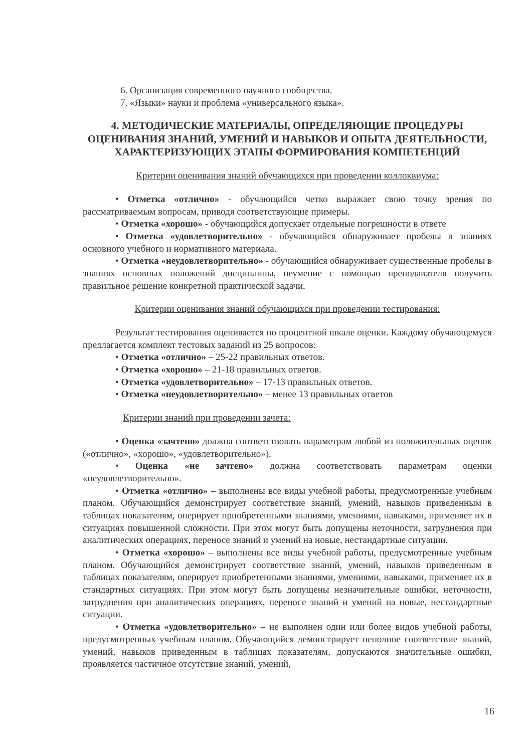6. Организация современного научного сообщества.
7. «Языки» науки и проблема «универсального языка».
4. МЕТОДИЧЕСКИЕ МАТЕРИАЛЫ, ОПРЕДЕЛЯЮЩИЕ ПРОЦЕДУРЫ ОЦЕНИВАНИЯ ЗНАНИЙ, УМЕНИЙ И НАВЫКОВ И ОПЫТА ДЕЯТЕЛЬНОСТИ, ХАРАКТЕРИЗУЮЩИХ ЭТАПЫ ФОРМИРОВАНИЯ КОМПЕТЕНЦИЙ
Критерии оценивания знаний обучающихся при проведении коллоквиума:
• Отметка «отлично» - обучающийся четко выражает свою точку зрения по рассматриваемым вопросам, приводя соответствующие примеры.
• Отметка «хорошо» - обучающийся допускает отдельные погрешности в ответе
• Отметка «удовлетворительно» - обучающийся обнаруживает пробелы в знаниях основного учебного и нормативного материала.
• Отметка «неудовлетворительно» - обучающийся обнаруживает существенные пробелы в знаниях основных положений дисциплины, неумение с помощью преподавателя получить правильное решение конкретной практической задачи.
Критерии оценивания знаний обучающихся при проведении тестирования:
Результат тестирования оценивается по процентной шкале оценки. Каждому обучающемуся предлагается комплект тестовых заданий из 25 вопросов:
• Отметка «отлично» – 25-22 правильных ответов.
• Отметка «хорошо» – 21-18 правильных ответов.
• Отметка «удовлетворительно» – 17-13 правильных ответов.
• Отметка «неудовлетворительно» – менее 13 правильных ответов
Критерии знаний при проведении зачета:
• Оценка «зачтено» должна соответствовать параметрам любой из положительных оценок («отлично», «хорошо», «удовлетворительно»).
• Оценка «не зачтено» должна соответствовать параметрам оценки «неудовлетворительно».
• Отметка «отлично» – выполнены все виды учебной работы, предусмотренные учебным планом. Обучающийся демонстрирует соответствие знаний, умений, навыков приведенным в таблицах показателям, оперирует приобретенными знаниями, умениями, навыками, применяет их в ситуациях повышенной сложности. При этом могут быть допущены неточности, затруднения при аналитических операциях, переносе знаний и умений на новые, нестандартные ситуации.
• Отметка «хорошо» – выполнены все виды учебной работы, предусмотренные учебным планом. Обучающийся демонстрирует соответствие знаний, умений, навыков приведенным в таблицах показателям, оперирует приобретенными знаниями, умениями, навыками, применяет их в стандартных ситуациях. При этом могут быть допущены незначительные ошибки, неточности, затруднения при аналитических операциях, переносе знаний и умений на новые, нестандартные ситуации.
• Отметка «удовлетворительно» – не выполнен один или более видов учебной работы, предусмотренных учебным планом. Обучающийся демонстрирует неполное соответствие знаний, умений, навыков приведенным в таблицах показателям, допускаются значительные ошибки, проявляется частичное отсутствие знаний, умений,
16